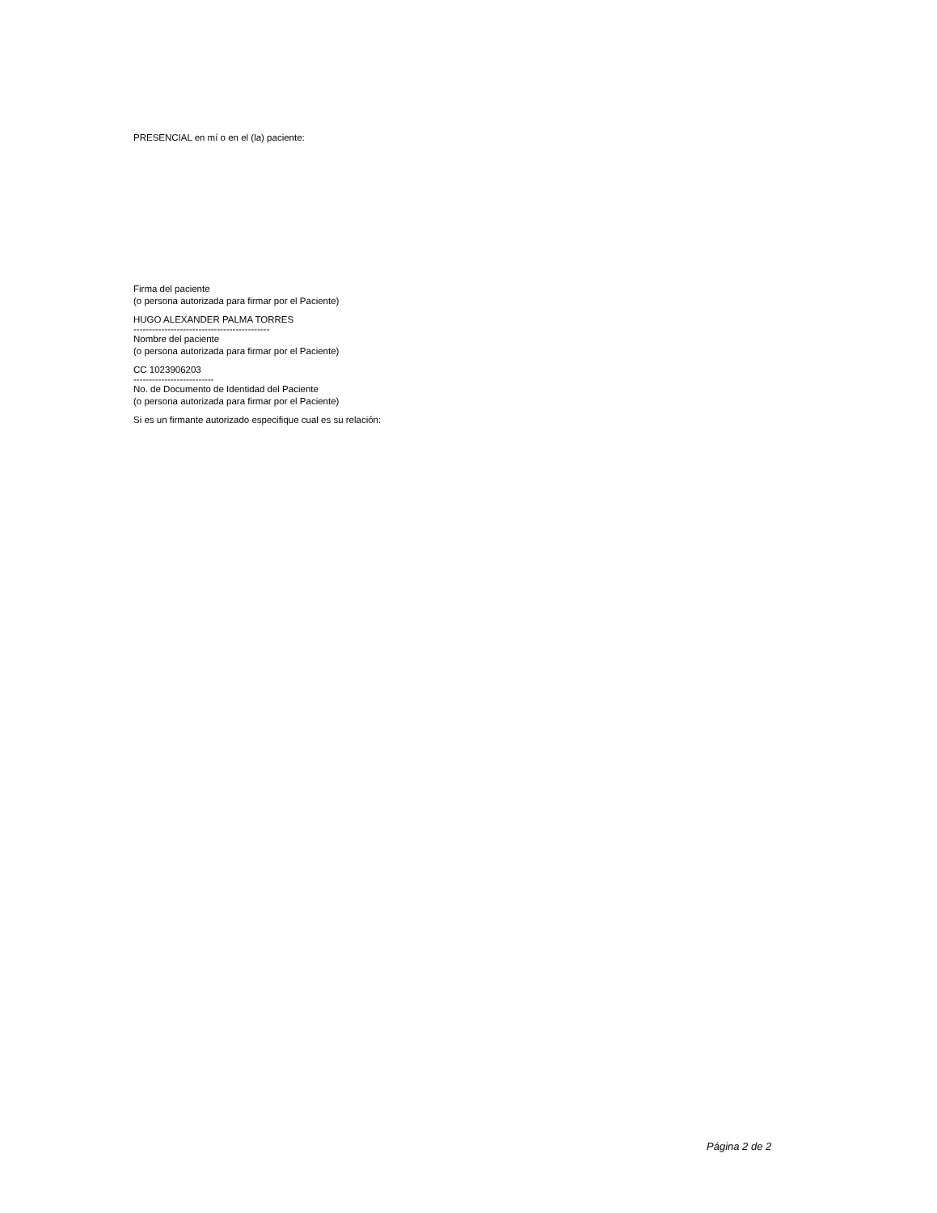PRESENCIAL en mí o en el (la) paciente:
Firma del paciente
(o persona autorizada para firmar por el Paciente)
HUGO ALEXANDER PALMA TORRES
--------------------------------------------
Nombre del paciente
(o persona autorizada para firmar por el Paciente)
CC 1023906203
--------------------------
No. de Documento de Identidad del Paciente
(o persona autorizada para firmar por el Paciente)
Si es un firmante autorizado especifique cual es su relación:
Página 2 de 2